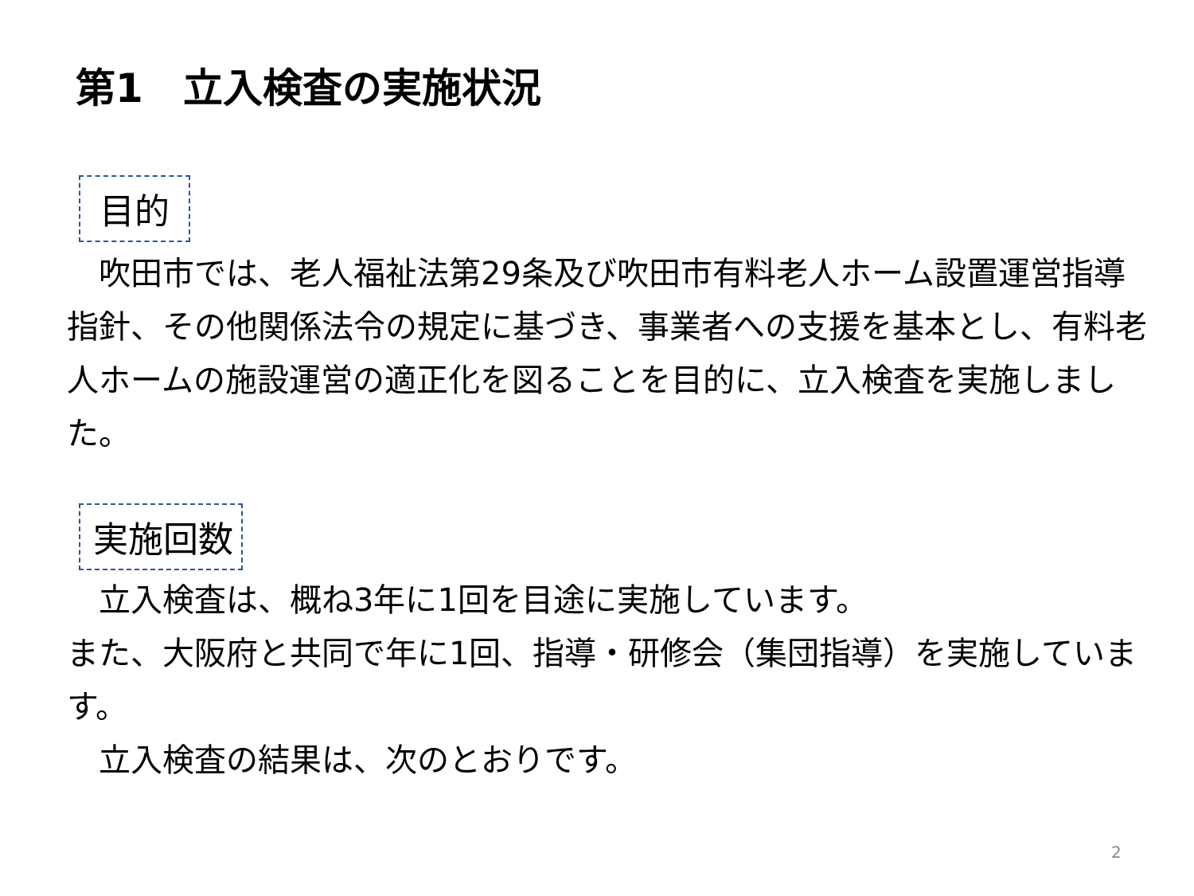第1　立入検査の実施状況
目的
　吹田市では、老人福祉法第29条及び吹田市有料老人ホーム設置運営指導指針、その他関係法令の規定に基づき、事業者への支援を基本とし、有料老人ホームの施設運営の適正化を図ることを目的に、立入検査を実施しました。
実施回数
　立入検査は、概ね3年に1回を目途に実施しています。
また、大阪府と共同で年に1回、指導・研修会（集団指導）を実施しています。
　立入検査の結果は、次のとおりです。
2